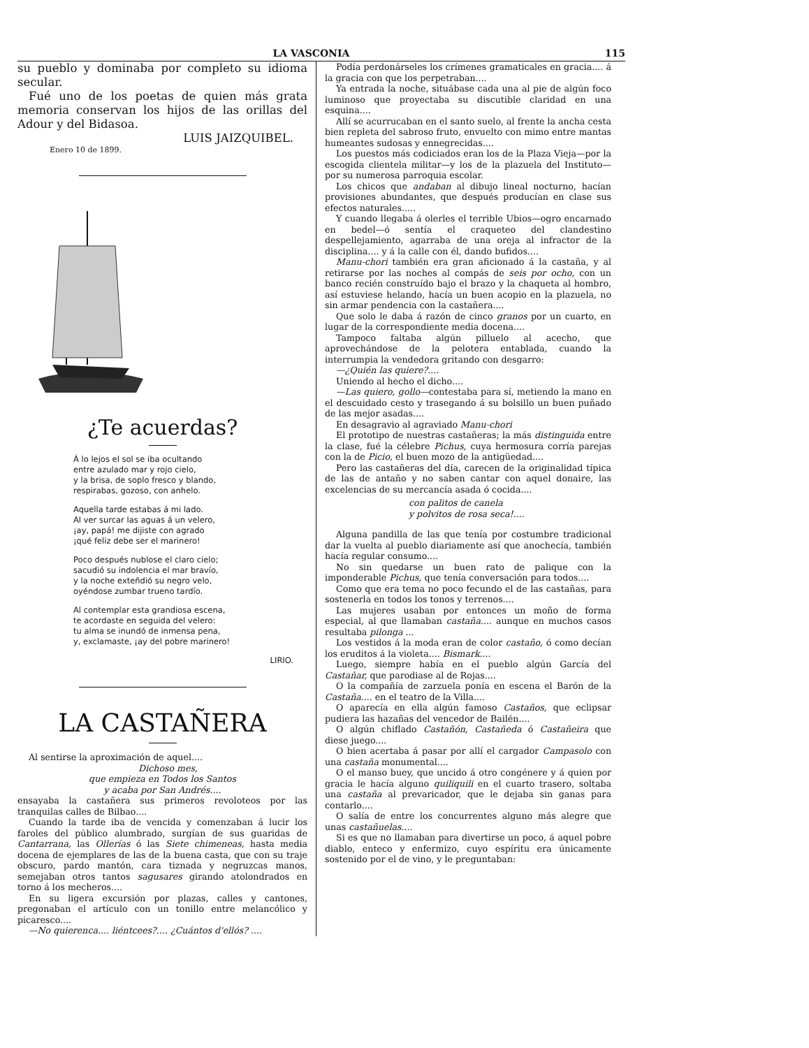LA VASCONIA 115
su pueblo y dominaba por completo su idioma secular.
Fué uno de los poetas de quien más grata memoria conservan los hijos de las orillas del Adour y del Bidasoa.
LUIS JAIZQUIBEL.
Enero 10 de 1899.
¿Te acuerdas?
Á lo lejos el sol se iba ocultando
entre azulado mar y rojo cielo,
y la brisa, de soplo fresco y blando,
respirabas, gozoso, con anhelo.
Aquella tarde estabas á mi lado.
Al ver surcar las aguas á un velero,
¡ay, papá! me dijiste con agrado
¡qué feliz debe ser el marinero!
Poco después nublose el claro cielo;
sacudió su indolencia el mar bravío,
y la noche exteñdió su negro velo,
oyéndose zumbar trueno tardío.
Al contemplar esta grandiosa escena,
te acordaste en seguida del velero:
tu alma se inundó de inmensa pena,
y, exclamaste, ¡ay del pobre marinero!
LIRIO.
LA CASTAÑERA
Al sentirse la aproximación de aquel....
Dichoso mes,
que empieza en Todos los Santos
y acaba por San Andrés....
ensayaba la castañera sus primeros revoloteos por las tranquilas calles de Bilbao....
Cuando la tarde iba de vencida y comenzaban á lucir los faroles del público alumbrado, surgían de sus guaridas de Cantarrana, las Ollerías ó las Siete chimeneas, hasta media docena de ejemplares de las de la buena casta, que con su traje obscuro, pardo mantón, cara tiznada y negruzcas manos, semejaban otros tantos sagusares girando atolondrados en torno á los mecheros....
En su ligera excursión por plazas, calles y cantones, pregonaban el artículo con un tonillo entre melancólico y picaresco....
—No quierenca.... liéntcees?.... ¿Cuántos d'ellós? ....
Podía perdonárseles los crímenes gramaticales en gracia.... á la gracia con que los perpetraban....
Ya entrada la noche, situábase cada una al pie de algún foco luminoso que proyectaba su discutible claridad en una esquina....
Allí se acurrucaban en el santo suelo, al frente la ancha cesta bien repleta del sabroso fruto, envuelto con mimo entre mantas humeantes sudosas y ennegrecidas....
Los puestos más codiciados eran los de la Plaza Vieja—por la escogida clientela militar—y los de la plazuela del Instituto—por su numerosa parroquia escolar.
Los chicos que andaban al dibujo lineal nocturno, hacían provisiones abundantes, que después producían en clase sus efectos naturales.....
Y cuando llegaba á olerles el terrible Ubios—ogro encarnado en bedel—ó sentía el craqueteo del clandestino despellejamiento, agarraba de una oreja al infractor de la disciplina.... y á la calle con él, dando bufidos....
Manu-chori también era gran aficionado á la castaña, y al retirarse por las noches al compás de seis por ocho, con un banco recién construído bajo el brazo y la chaqueta al hombro, así estuviese helando, hacía un buen acopio en la plazuela, no sin armar pendencia con la castañera....
Que solo le daba á razón de cinco granos por un cuarto, en lugar de la correspondiente media docena....
Tampoco faltaba algún pilluelo al acecho, que aprovechándose de la pelotera entablada, cuando la interrumpia la vendedora gritando con desgarro:
—¿Quién las quiere?....
Uniendo al hecho el dicho....
—Las quiero, gollo—contestaba para sí, metiendo la mano en el descuidado cesto y trasegando á su bolsillo un buen puñado de las mejor asadas....
En desagravio al agraviado Manu-chori
El prototipo de nuestras castañeras; la más distinguida entre la clase, fué la célebre Pichus, cuya hermosura corría parejas con la de Picio, el buen mozo de la antigüedad....
Pero las castañeras del día, carecen de la originalidad típica de las de antaño y no saben cantar con aquel donaire, las excelencias de su mercancía asada ó cocida....
con palitos de canela
y polvitos de rosa seca!....
Alguna pandilla de las que tenía por costumbre tradicional dar la vuelta al pueblo diariamente así que anochecía, también hacía regular consumo....
No sin quedarse un buen rato de palique con la imponderable Pichus, que tenía conversación para todos....
Como que era tema no poco fecundo el de las castañas, para sostenerla en todos los tonos y terrenos....
Las mujeres usaban por entonces un moño de forma especial, al que llamaban castaña.... aunque en muchos casos resultaba pilonga ...
Los vestidos á la moda eran de color castaño, ó como decían los eruditos á la violeta.... Bismark....
Luego, siempre había en el pueblo algún García del Castañar, que parodiase al de Rojas....
O la compañía de zarzuela ponía en escena el Barón de la Castaña.... en el teatro de la Villa....
O aparecía en ella algún famoso Castaños, que eclipsar pudiera las hazañas del vencedor de Bailén....
O algún chiflado Castañón, Castañeda ó Castañeira que diese juego....
O bien acertaba á pasar por allí el cargador Campasolo con una castaña monumental....
O el manso buey, que uncido á otro congénere y á quien por gracia le hacía alguno quiliquili en el cuarto trasero, soltaba una castaña al prevaricador, que le dejaba sin ganas para contarlo....
O salía de entre los concurrentes alguno más alegre que unas castañuelas....
Si es que no llamaban para divertirse un poco, á aquel pobre diablo, enteco y enfermizo, cuyo espíritu era únicamente sostenido por el de vino, y le preguntaban: